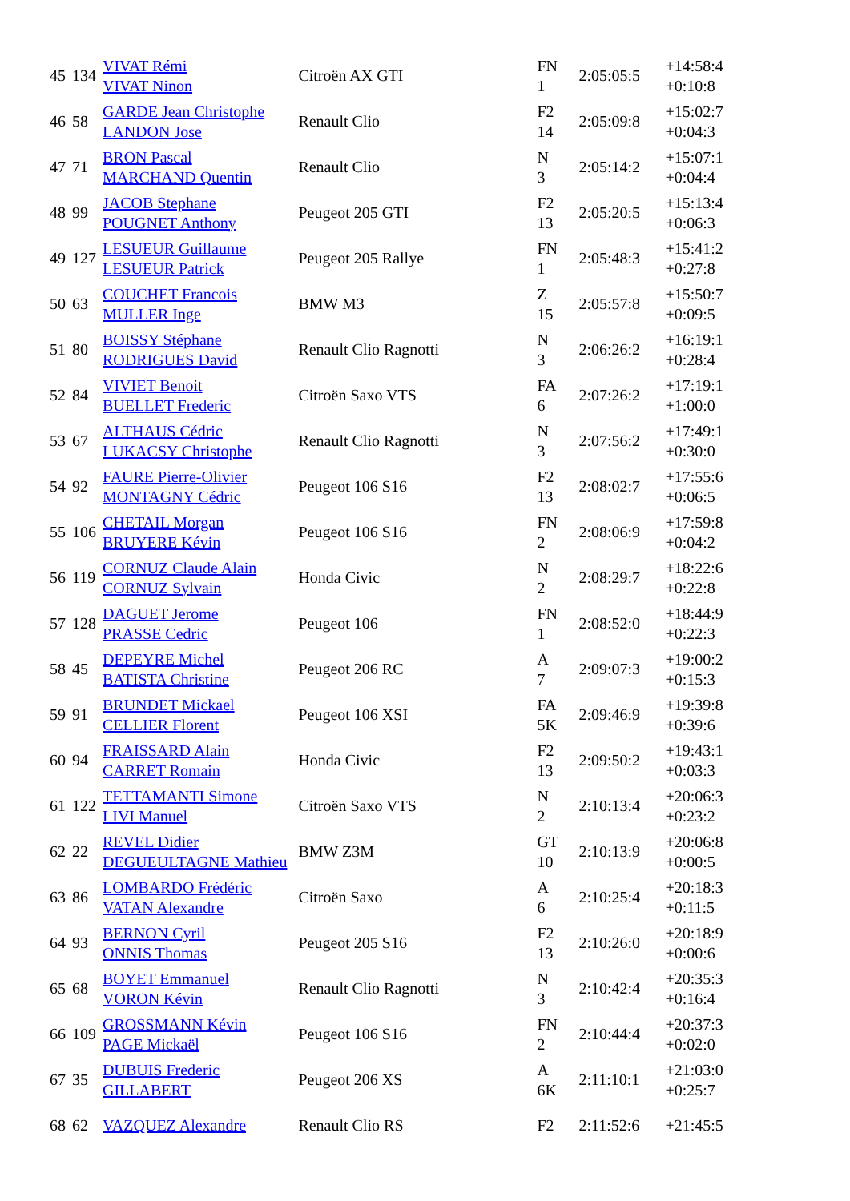| 45 | 134 | VIVAT Rémi VIVAT Ninon | Citroën AX GTI | FN 1 | 2:05:05:5 | +14:58:4 +0:10:8 |
| 46 | 58 | GARDE Jean Christophe LANDON Jose | Renault Clio | F2 14 | 2:05:09:8 | +15:02:7 +0:04:3 |
| 47 | 71 | BRON Pascal MARCHAND Quentin | Renault Clio | N 3 | 2:05:14:2 | +15:07:1 +0:04:4 |
| 48 | 99 | JACOB Stephane POUGNET Anthony | Peugeot 205 GTI | F2 13 | 2:05:20:5 | +15:13:4 +0:06:3 |
| 49 | 127 | LESUEUR Guillaume LESUEUR Patrick | Peugeot 205 Rallye | FN 1 | 2:05:48:3 | +15:41:2 +0:27:8 |
| 50 | 63 | COUCHET Francois MULLER Inge | BMW M3 | Z 15 | 2:05:57:8 | +15:50:7 +0:09:5 |
| 51 | 80 | BOISSY Stéphane RODRIGUES David | Renault Clio Ragnotti | N 3 | 2:06:26:2 | +16:19:1 +0:28:4 |
| 52 | 84 | VIVIET Benoit BUELLET Frederic | Citroën Saxo VTS | FA 6 | 2:07:26:2 | +17:19:1 +1:00:0 |
| 53 | 67 | ALTHAUS Cédric LUKACSY Christophe | Renault Clio Ragnotti | N 3 | 2:07:56:2 | +17:49:1 +0:30:0 |
| 54 | 92 | FAURE Pierre-Olivier MONTAGNY Cédric | Peugeot 106 S16 | F2 13 | 2:08:02:7 | +17:55:6 +0:06:5 |
| 55 | 106 | CHETAIL Morgan BRUYERE Kévin | Peugeot 106 S16 | FN 2 | 2:08:06:9 | +17:59:8 +0:04:2 |
| 56 | 119 | CORNUZ Claude Alain CORNUZ Sylvain | Honda Civic | N 2 | 2:08:29:7 | +18:22:6 +0:22:8 |
| 57 | 128 | DAGUET Jerome PRASSE Cedric | Peugeot 106 | FN 1 | 2:08:52:0 | +18:44:9 +0:22:3 |
| 58 | 45 | DEPEYRE Michel BATISTA Christine | Peugeot 206 RC | A 7 | 2:09:07:3 | +19:00:2 +0:15:3 |
| 59 | 91 | BRUNDET Mickael CELLIER Florent | Peugeot 106 XSI | FA 5K | 2:09:46:9 | +19:39:8 +0:39:6 |
| 60 | 94 | FRAISSARD Alain CARRET Romain | Honda Civic | F2 13 | 2:09:50:2 | +19:43:1 +0:03:3 |
| 61 | 122 | TETTAMANTI Simone LIVI Manuel | Citroën Saxo VTS | N 2 | 2:10:13:4 | +20:06:3 +0:23:2 |
| 62 | 22 | REVEL Didier DEGUEULTAGNE Mathieu | BMW Z3M | GT 10 | 2:10:13:9 | +20:06:8 +0:00:5 |
| 63 | 86 | LOMBARDO Frédéric VATAN Alexandre | Citroën Saxo | A 6 | 2:10:25:4 | +20:18:3 +0:11:5 |
| 64 | 93 | BERNON Cyril ONNIS Thomas | Peugeot 205 S16 | F2 13 | 2:10:26:0 | +20:18:9 +0:00:6 |
| 65 | 68 | BOYET Emmanuel VORON Kévin | Renault Clio Ragnotti | N 3 | 2:10:42:4 | +20:35:3 +0:16:4 |
| 66 | 109 | GROSSMANN Kévin PAGE Mickaël | Peugeot 106 S16 | FN 2 | 2:10:44:4 | +20:37:3 +0:02:0 |
| 67 | 35 | DUBUIS Frederic GILLABERT | Peugeot 206 XS | A 6K | 2:11:10:1 | +21:03:0 +0:25:7 |
| 68 | 62 | VAZQUEZ Alexandre | Renault Clio RS | F2 | 2:11:52:6 | +21:45:5 |